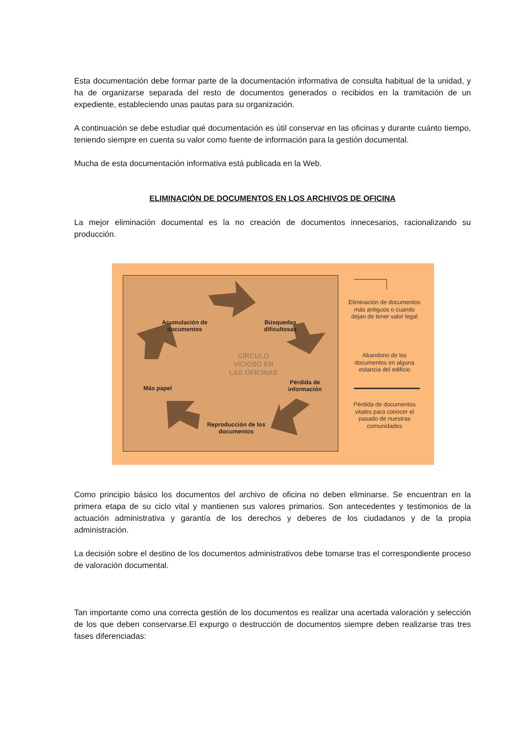Esta documentación debe formar parte de la documentación informativa de consulta habitual de la unidad, y ha de organizarse separada del resto de documentos generados o recibidos en la tramitación de un expediente, estableciendo unas pautas para su organización.
A continuación se debe estudiar qué documentación es útil conservar en las oficinas y durante cuánto tiempo, teniendo siempre en cuenta su valor como fuente de información para la gestión documental.
Mucha de esta documentación informativa está publicada en la Web.
ELIMINACIÓN DE DOCUMENTOS EN LOS ARCHIVOS DE OFICINA
La mejor eliminación documental es la no creación de documentos innecesarios, racionalizando su producción.
Acumulación de documentos
Búsquedas dificultosas
CÍRCULO VICIOSO EN LAS OFICINAS
Pérdida de información
Más papel
Reproducción de los documentos
Eliminación de documentos más antiguos o cuando dejan de tener valor legal
Abandono de los documentos en alguna estancia del edificio
Pérdida de documentos vitales para conocer el pasado de nuestras comunidades
Como principio básico los documentos del archivo de oficina no deben eliminarse. Se encuentran en la primera etapa de su ciclo vital y mantienen sus valores primarios. Son antecedentes y testimonios de la actuación administrativa y garantía de los derechos y deberes de los ciudadanos y de la propia administración.
La decisión sobre el destino de los documentos administrativos debe tomarse tras el correspondiente proceso de valoración documental.
Tan importante como una correcta gestión de los documentos es realizar una acertada valoración y selección de los que deben conservarse.El expurgo o destrucción de documentos siempre deben realizarse tras tres fases diferenciadas: